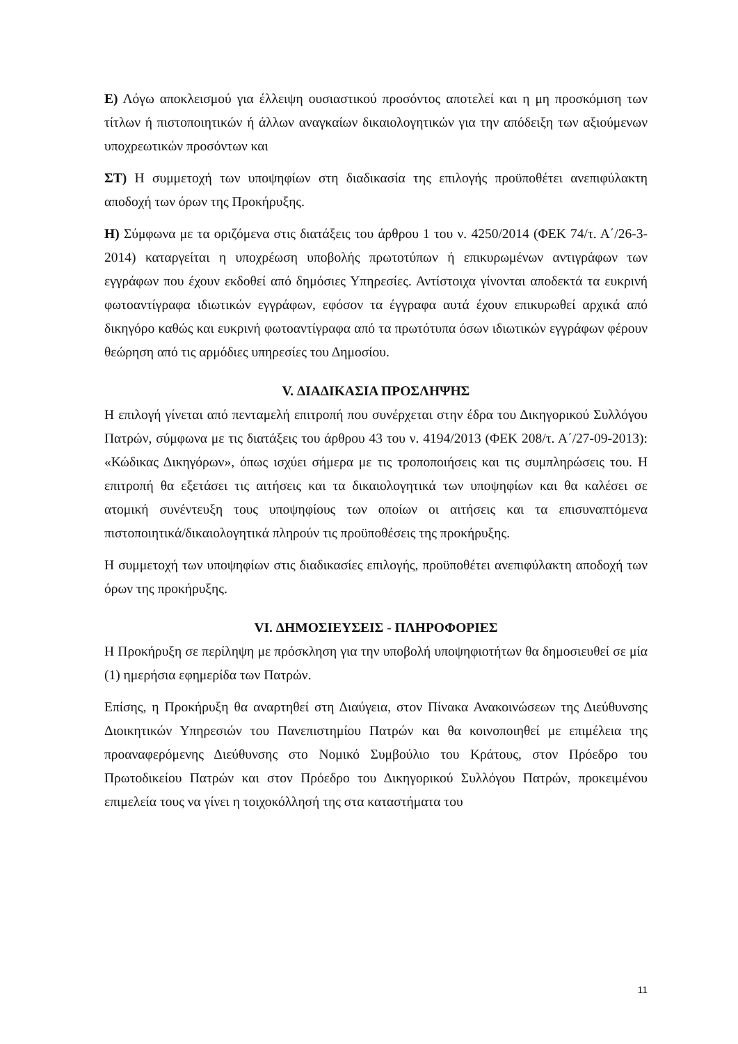Ε) Λόγω αποκλεισμού για έλλειψη ουσιαστικού προσόντος αποτελεί και η μη προσκόμιση των τίτλων ή πιστοποιητικών ή άλλων αναγκαίων δικαιολογητικών για την απόδειξη των αξιούμενων υποχρεωτικών προσόντων και
ΣΤ) Η συμμετοχή των υποψηφίων στη διαδικασία της επιλογής προϋποθέτει ανεπιφύλακτη αποδοχή των όρων της Προκήρυξης.
Η) Σύμφωνα με τα οριζόμενα στις διατάξεις του άρθρου 1 του ν. 4250/2014 (ΦΕΚ 74/τ. Α΄/26-3-2014) καταργείται η υποχρέωση υποβολής πρωτοτύπων ή επικυρωμένων αντιγράφων των εγγράφων που έχουν εκδοθεί από δημόσιες Υπηρεσίες. Αντίστοιχα γίνονται αποδεκτά τα ευκρινή φωτοαντίγραφα ιδιωτικών εγγράφων, εφόσον τα έγγραφα αυτά έχουν επικυρωθεί αρχικά από δικηγόρο καθώς και ευκρινή φωτοαντίγραφα από τα πρωτότυπα όσων ιδιωτικών εγγράφων φέρουν θεώρηση από τις αρμόδιες υπηρεσίες του Δημοσίου.
V. ΔΙΑΔΙΚΑΣΙΑ ΠΡΟΣΛΗΨΗΣ
Η επιλογή γίνεται από πενταμελή επιτροπή που συνέρχεται στην έδρα του Δικηγορικού Συλλόγου Πατρών, σύμφωνα με τις διατάξεις του άρθρου 43 του ν. 4194/2013 (ΦΕΚ 208/τ. Α΄/27-09-2013): «Κώδικας Δικηγόρων», όπως ισχύει σήμερα με τις τροποποιήσεις και τις συμπληρώσεις του. Η επιτροπή θα εξετάσει τις αιτήσεις και τα δικαιολογητικά των υποψηφίων και θα καλέσει σε ατομική συνέντευξη τους υποψηφίους των οποίων οι αιτήσεις και τα επισυναπτόμενα πιστοποιητικά/δικαιολογητικά πληρούν τις προϋποθέσεις της προκήρυξης.
Η συμμετοχή των υποψηφίων στις διαδικασίες επιλογής, προϋποθέτει ανεπιφύλακτη αποδοχή των όρων της προκήρυξης.
VI. ΔΗΜΟΣΙΕΥΣΕΙΣ - ΠΛΗΡΟΦΟΡΙΕΣ
Η Προκήρυξη σε περίληψη με πρόσκληση για την υποβολή υποψηφιοτήτων θα δημοσιευθεί σε μία (1) ημερήσια εφημερίδα των Πατρών.
Επίσης, η Προκήρυξη θα αναρτηθεί στη Διαύγεια, στον Πίνακα Ανακοινώσεων της Διεύθυνσης Διοικητικών Υπηρεσιών του Πανεπιστημίου Πατρών και θα κοινοποιηθεί με επιμέλεια της προαναφερόμενης Διεύθυνσης στο Νομικό Συμβούλιο του Κράτους, στον Πρόεδρο του Πρωτοδικείου Πατρών και στον Πρόεδρο του Δικηγορικού Συλλόγου Πατρών, προκειμένου επιμελεία τους να γίνει η τοιχοκόλλησή της στα καταστήματα του
11